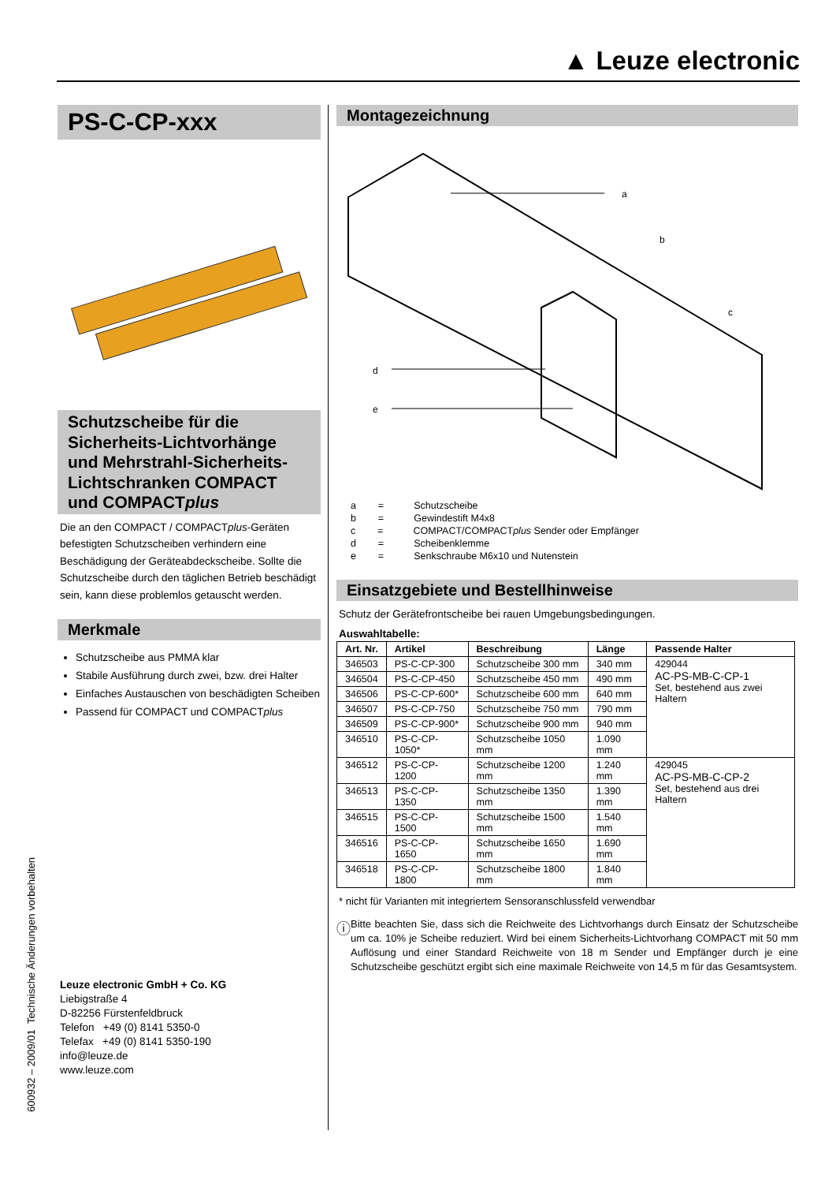▲ Leuze electronic
PS-C-CP-xxx
Schutzscheibe für die Sicherheits-Lichtvorhänge und Mehrstrahl-Sicherheits-Lichtschranken COMPACT und COMPACTplus
Die an den COMPACT / COMPACTplus-Geräten befestigten Schutzscheiben verhindern eine Beschädigung der Geräteabdeckscheibe. Sollte die Schutzscheibe durch den täglichen Betrieb beschädigt sein, kann diese problemlos getauscht werden.
Merkmale
Schutzscheibe aus PMMA klar
Stabile Ausführung durch zwei, bzw. drei Halter
Einfaches Austauschen von beschädigten Scheiben
Passend für COMPACT und COMPACTplus
Leuze electronic GmbH + Co. KG
Liebigstraße 4
D-82256 Fürstenfeldbruck
Telefon +49 (0) 8141 5350-0
Telefax +49 (0) 8141 5350-190
info@leuze.de
www.leuze.com
Montagezeichnung
a
b
c
d
e
a = Schutzscheibe
b = Gewindestift M4x8
c = COMPACT/COMPACTplus Sender oder Empfänger
d = Scheibenklemme
e = Senkschraube M6x10 und Nutenstein
Einsatzgebiete und Bestellhinweise
Schutz der Gerätefrontscheibe bei rauen Umgebungsbedingungen.
Auswahltabelle:
| Art. Nr. | Artikel | Beschreibung | Länge | Passende Halter |
| --- | --- | --- | --- | --- |
| 346503 | PS-C-CP-300 | Schutzscheibe 300 mm | 340 mm | 429044 AC-PS-MB-C-CP-1 Set, bestehend aus zwei Haltern |
| 346504 | PS-C-CP-450 | Schutzscheibe 450 mm | 490 mm | |
| 346506 | PS-C-CP-600* | Schutzscheibe 600 mm | 640 mm | |
| 346507 | PS-C-CP-750 | Schutzscheibe 750 mm | 790 mm | |
| 346509 | PS-C-CP-900* | Schutzscheibe 900 mm | 940 mm | |
| 346510 | PS-C-CP-1050* | Schutzscheibe 1050 mm | 1.090 mm | |
| 346512 | PS-C-CP-1200 | Schutzscheibe 1200 mm | 1.240 mm | 429045 AC-PS-MB-C-CP-2 Set, bestehend aus drei Haltern |
| 346513 | PS-C-CP-1350 | Schutzscheibe 1350 mm | 1.390 mm | |
| 346515 | PS-C-CP-1500 | Schutzscheibe 1500 mm | 1.540 mm | |
| 346516 | PS-C-CP-1650 | Schutzscheibe 1650 mm | 1.690 mm | |
| 346518 | PS-C-CP-1800 | Schutzscheibe 1800 mm | 1.840 mm | |
* nicht für Varianten mit integriertem Sensoranschlussfeld verwendbar
ⓘ
Bitte beachten Sie, dass sich die Reichweite des Lichtvorhangs durch Einsatz der Schutzscheibe um ca. 10% je Scheibe reduziert. Wird bei einem Sicherheits-Lichtvorhang COMPACT mit 50 mm Auflösung und einer Standard Reichweite von 18 m Sender und Empfänger durch je eine Schutzscheibe geschützt ergibt sich eine maximale Reichweite von 14,5 m für das Gesamtsystem.
600932 – 2009/01 Technische Änderungen vorbehalten